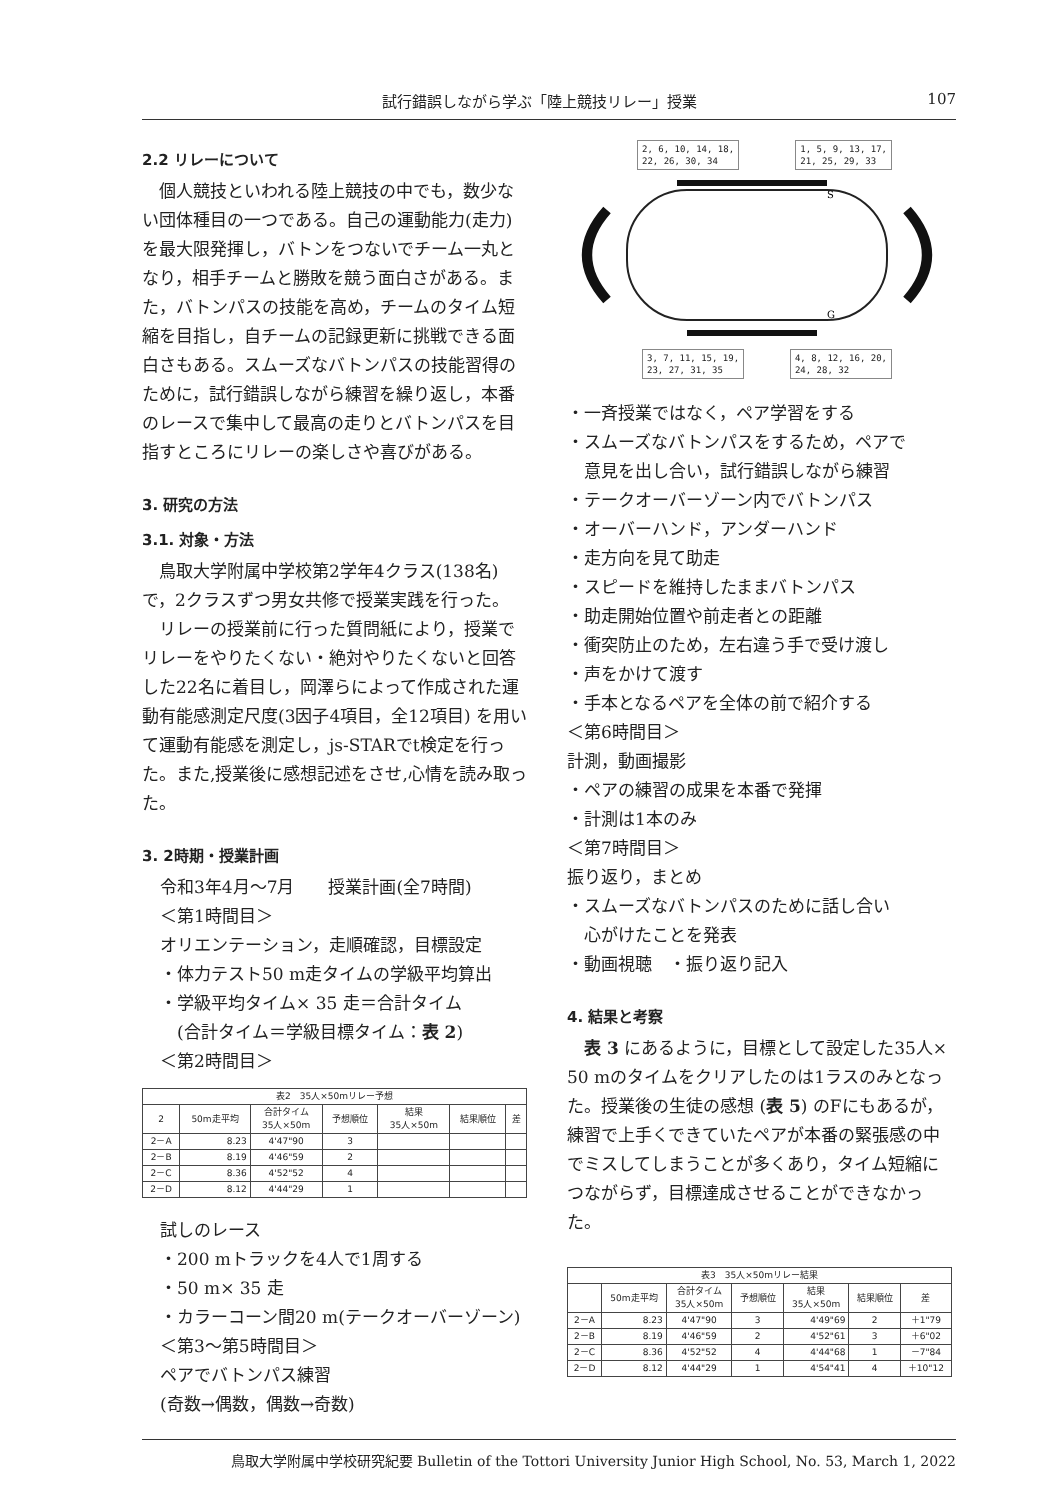試行錯誤しながら学ぶ「陸上競技リレー」授業 107
2.2 リレーについて
　個人競技といわれる陸上競技の中でも，数少ない団体種目の一つである。自己の運動能力(走力) を最大限発揮し，バトンをつないでチーム一丸となり，相手チームと勝敗を競う面白さがある。また，バトンパスの技能を高め，チームのタイム短縮を目指し，自チームの記録更新に挑戦できる面白さもある。スムーズなバトンパスの技能習得のために，試行錯誤しながら練習を繰り返し，本番のレースで集中して最高の走りとバトンパスを目指すところにリレーの楽しさや喜びがある。
3. 研究の方法
3.1. 対象・方法
　鳥取大学附属中学校第2学年4クラス(138名)で，2クラスずつ男女共修で授業実践を行った。
　リレーの授業前に行った質問紙により，授業でリレーをやりたくない・絶対やりたくないと回答した22名に着目し，岡澤らによって作成された運動有能感測定尺度(3因子4項目，全12項目) を用いて運動有能感を測定し，js-STARでt検定を行った。また,授業後に感想記述をさせ,心情を読み取った。
3. 2時期・授業計画
令和3年4月～7月　　授業計画(全7時間)
＜第1時間目＞
オリエンテーション，走順確認，目標設定
・体力テスト50 m走タイムの学級平均算出
・学級平均タイム× 35 走＝合計タイム
　(合計タイム＝学級目標タイム：表 2)
＜第2時間目＞
| 表2 35人×50mリレー予想 | | | | | | |
| --- | --- | --- | --- | --- | --- | --- |
| 2 | 50m走平均 | 合計タイム 35人×50m | 予想順位 | 結果 35人×50m | 結果順位 | 差 |
| 2－A | 8.23 | 4'47"90 | 3 | | | |
| 2－B | 8.19 | 4'46"59 | 2 | | | |
| 2－C | 8.36 | 4'52"52 | 4 | | | |
| 2－D | 8.12 | 4'44"29 | 1 | | | |
試しのレース
・200 mトラックを4人で1周する
・50 m× 35 走
・カラーコーン間20 m(テークオーバーゾーン)
＜第3～第5時間目＞
ペアでバトンパス練習
(奇数→偶数，偶数→奇数)
2, 6, 10, 14, 18,
22, 26, 30, 34
1, 5, 9, 13, 17,
21, 25, 29, 33
S
G
3, 7, 11, 15, 19,
23, 27, 31, 35
4, 8, 12, 16, 20,
24, 28, 32
・一斉授業ではなく，ペア学習をする
・スムーズなバトンパスをするため，ペアで
　意見を出し合い，試行錯誤しながら練習
・テークオーバーゾーン内でバトンパス
・オーバーハンド，アンダーハンド
・走方向を見て助走
・スピードを維持したままバトンパス
・助走開始位置や前走者との距離
・衝突防止のため，左右違う手で受け渡し
・声をかけて渡す
・手本となるペアを全体の前で紹介する
＜第6時間目＞
計測，動画撮影
・ペアの練習の成果を本番で発揮
・計測は1本のみ
＜第7時間目＞
振り返り，まとめ
・スムーズなバトンパスのために話し合い
　心がけたことを発表
・動画視聴　・振り返り記入
4. 結果と考察
　表 3 にあるように，目標として設定した35人× 50 mのタイムをクリアしたのは1ラスのみとなった。授業後の生徒の感想 (表 5) のFにもあるが，練習で上手くできていたペアが本番の緊張感の中でミスしてしまうことが多くあり，タイム短縮につながらず，目標達成させることができなかった。
| 表3 35人×50mリレー結果 | | | | | | |
| --- | --- | --- | --- | --- | --- | --- |
| | 50m走平均 | 合計タイム 35人×50m | 予想順位 | 結果 35人×50m | 結果順位 | 差 |
| 2－A | 8.23 | 4'47"90 | 3 | 4'49"69 | 2 | ＋1"79 |
| 2－B | 8.19 | 4'46"59 | 2 | 4'52"61 | 3 | ＋6"02 |
| 2－C | 8.36 | 4'52"52 | 4 | 4'44"68 | 1 | －7"84 |
| 2－D | 8.12 | 4'44"29 | 1 | 4'54"41 | 4 | ＋10"12 |
鳥取大学附属中学校研究紀要 Bulletin of the Tottori University Junior High School, No. 53, March 1, 2022